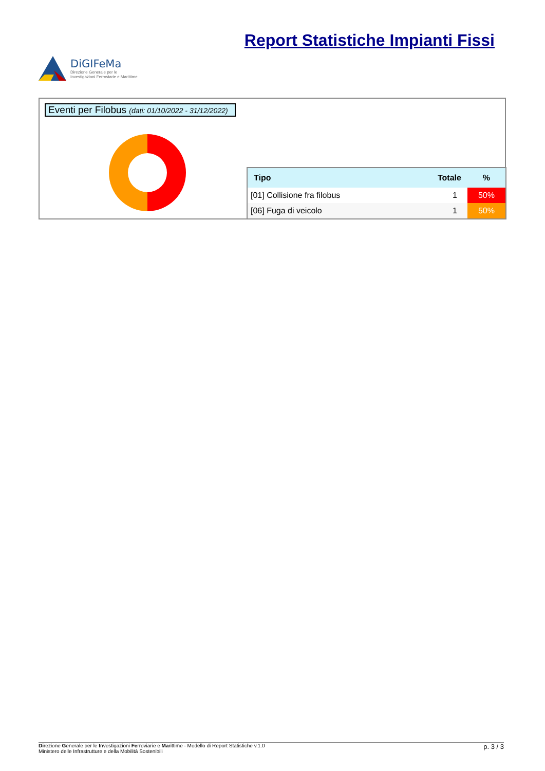DiGIFeMa
Direzione Generale per le
Investigazioni Ferroviarie e Marittime
Report Statistiche Impianti Fissi
Eventi per Filobus (dati: 01/10/2022 - 31/12/2022)
| Tipo | Totale | % |
| --- | --- | --- |
| [01] Collisione fra filobus | 1 | 50% |
| [06] Fuga di veicolo | 1 | 50% |
Direzione Generale per le Investigazioni Ferroviarie e Marittime - Modello di Report Statistiche v.1.0
Ministero delle Infrastrutture e della Mobilità Sostenibili
p. 3 / 3